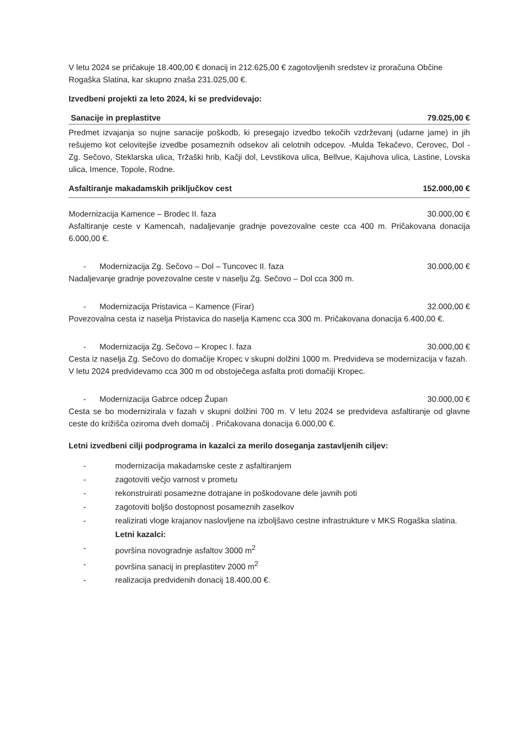V letu 2024 se pričakuje 18.400,00 € donacij in 212.625,00 € zagotovljenih sredstev iz proračuna Občine Rogaška Slatina, kar skupno znaša 231.025,00 €.
Izvedbeni projekti za leto 2024, ki se predvidevajo:
Sanacije in preplastitve 79.025,00 €
Predmet izvajanja so nujne sanacije poškodb, ki presegajo izvedbo tekočih vzdrževanj (udarne jame) in jih rešujemo kot celovitejše izvedbe posameznih odsekov ali celotnih odcepov. -Mulda Tekačevo, Cerovec, Dol - Zg. Sečovo, Steklarska ulica, Tržaški hrib, Kačji dol, Levstikova ulica, Bellvue, Kajuhova ulica, Lastine, Lovska ulica, Imence, Topole, Rodne.
Asfaltiranje makadamskih priključkov cest 152.000,00 €
Modernizacija Kamence – Brodec II. faza 30.000,00 €
Asfaltiranje ceste v Kamencah, nadaljevanje gradnje povezovalne ceste cca 400 m. Pričakovana donacija 6.000,00 €.
- Modernizacija Zg. Sečovo – Dol – Tuncovec II. faza 30.000,00 €
Nadaljevanje gradnje povezovalne ceste v naselju Zg. Sečovo – Dol cca 300 m.
- Modernizacija Pristavica – Kamence (Firar) 32.000,00 €
Povezovalna cesta iz naselja Pristavica do naselja Kamenc cca 300 m. Pričakovana donacija 6.400,00 €.
- Modernizacija Zg. Sečovo – Kropec I. faza 30.000,00 €
Cesta iz naselja Zg. Sečovo do domačije Kropec v skupni dolžini 1000 m. Predvideva se modernizacija v fazah. V letu 2024 predvidevamo cca 300 m od obstoječega asfalta proti domačiji Kropec.
- Modernizacija Gabrce odcep Župan 30.000,00 €
Cesta se bo modernizirala v fazah v skupni dolžini 700 m. V letu 2024 se predvideva asfaltiranje od glavne ceste do križišča oziroma dveh domačij . Pričakovana donacija 6.000,00 €.
Letni izvedbeni cilji podprograma in kazalci za merilo doseganja zastavljenih ciljev:
- modernizacija makadamske ceste z asfaltiranjem
- zagotoviti večjo varnost v prometu
- rekonstruirati posamezne dotrajane in poškodovane dele javnih poti
- zagotoviti boljšo dostopnost posameznih zaselkov
- realizirati vloge krajanov naslovljene na izboljšavo cestne infrastrukture v MKS Rogaška slatina.
Letni kazalci:
- površina novogradnje asfaltov 3000 m<sup>2</sup>
- površina sanacij in preplastitev 2000 m<sup>2</sup>
- realizacija predvidenih donacij 18.400,00 €.